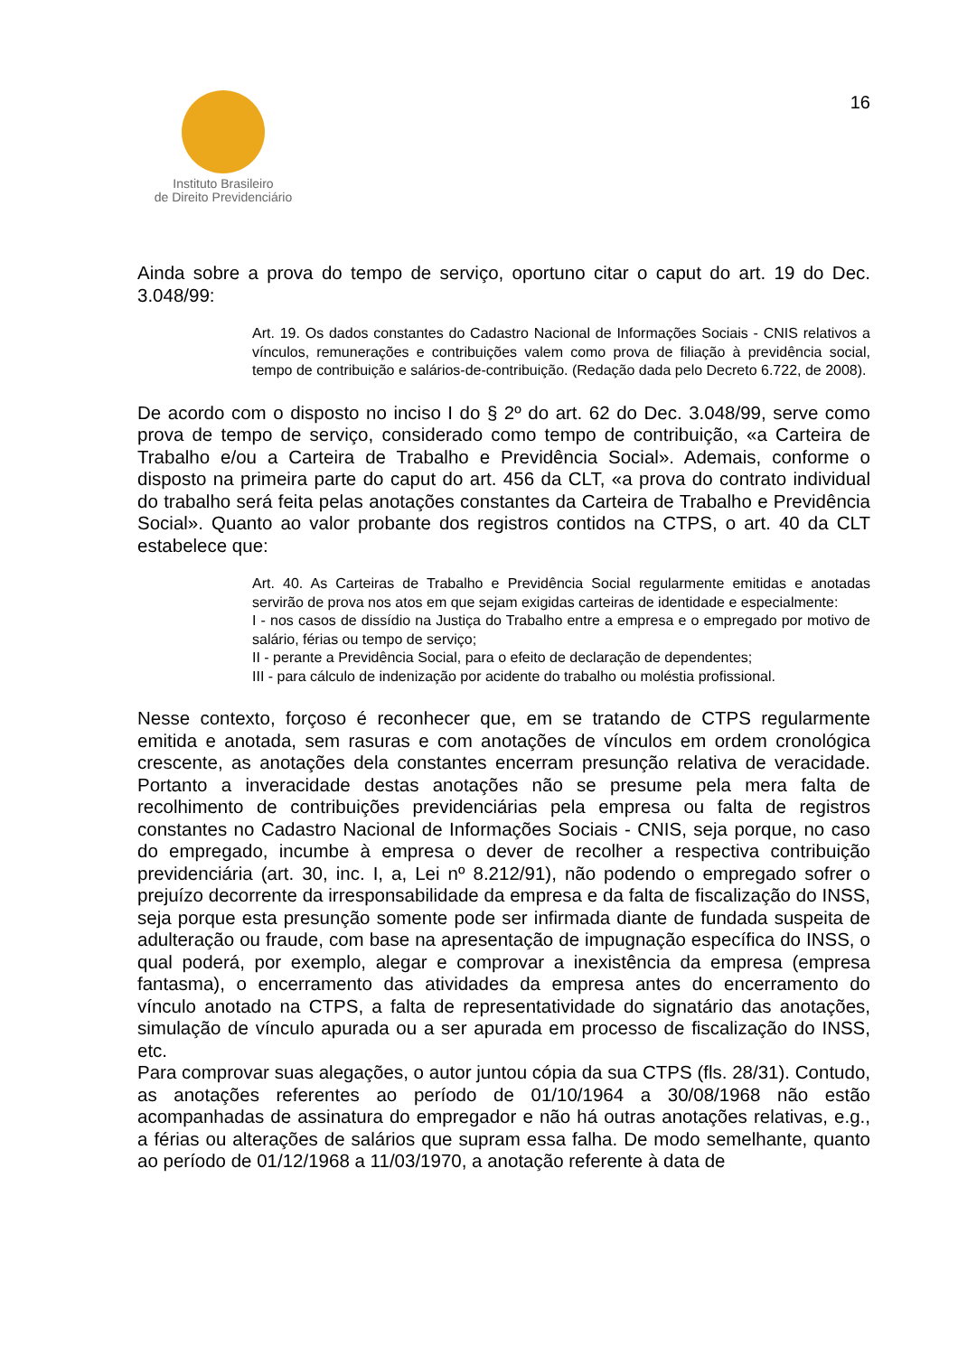Instituto Brasileiro
de Direito Previdenciário
16
Ainda sobre a prova do tempo de serviço, oportuno citar o caput do art. 19 do Dec. 3.048/99:
Art. 19. Os dados constantes do Cadastro Nacional de Informações Sociais - CNIS relativos a vínculos, remunerações e contribuições valem como prova de filiação à previdência social, tempo de contribuição e salários-de-contribuição. (Redação dada pelo Decreto 6.722, de 2008).
De acordo com o disposto no inciso I do § 2º do art. 62 do Dec. 3.048/99, serve como prova de tempo de serviço, considerado como tempo de contribuição, «a Carteira de Trabalho e/ou a Carteira de Trabalho e Previdência Social». Ademais, conforme o disposto na primeira parte do caput do art. 456 da CLT, «a prova do contrato individual do trabalho será feita pelas anotações constantes da Carteira de Trabalho e Previdência Social». Quanto ao valor probante dos registros contidos na CTPS, o art. 40 da CLT estabelece que:
Art. 40. As Carteiras de Trabalho e Previdência Social regularmente emitidas e anotadas servirão de prova nos atos em que sejam exigidas carteiras de identidade e especialmente:
I - nos casos de dissídio na Justiça do Trabalho entre a empresa e o empregado por motivo de salário, férias ou tempo de serviço;
II - perante a Previdência Social, para o efeito de declaração de dependentes;
III - para cálculo de indenização por acidente do trabalho ou moléstia profissional.
Nesse contexto, forçoso é reconhecer que, em se tratando de CTPS regularmente emitida e anotada, sem rasuras e com anotações de vínculos em ordem cronológica crescente, as anotações dela constantes encerram presunção relativa de veracidade. Portanto a inveracidade destas anotações não se presume pela mera falta de recolhimento de contribuições previdenciárias pela empresa ou falta de registros constantes no Cadastro Nacional de Informações Sociais - CNIS, seja porque, no caso do empregado, incumbe à empresa o dever de recolher a respectiva contribuição previdenciária (art. 30, inc. I, a, Lei nº 8.212/91), não podendo o empregado sofrer o prejuízo decorrente da irresponsabilidade da empresa e da falta de fiscalização do INSS, seja porque esta presunção somente pode ser infirmada diante de fundada suspeita de adulteração ou fraude, com base na apresentação de impugnação específica do INSS, o qual poderá, por exemplo, alegar e comprovar a inexistência da empresa (empresa fantasma), o encerramento das atividades da empresa antes do encerramento do vínculo anotado na CTPS, a falta de representatividade do signatário das anotações, simulação de vínculo apurada ou a ser apurada em processo de fiscalização do INSS, etc.
Para comprovar suas alegações, o autor juntou cópia da sua CTPS (fls. 28/31). Contudo, as anotações referentes ao período de 01/10/1964 a 30/08/1968 não estão acompanhadas de assinatura do empregador e não há outras anotações relativas, e.g., a férias ou alterações de salários que supram essa falha. De modo semelhante, quanto ao período de 01/12/1968 a 11/03/1970, a anotação referente à data de